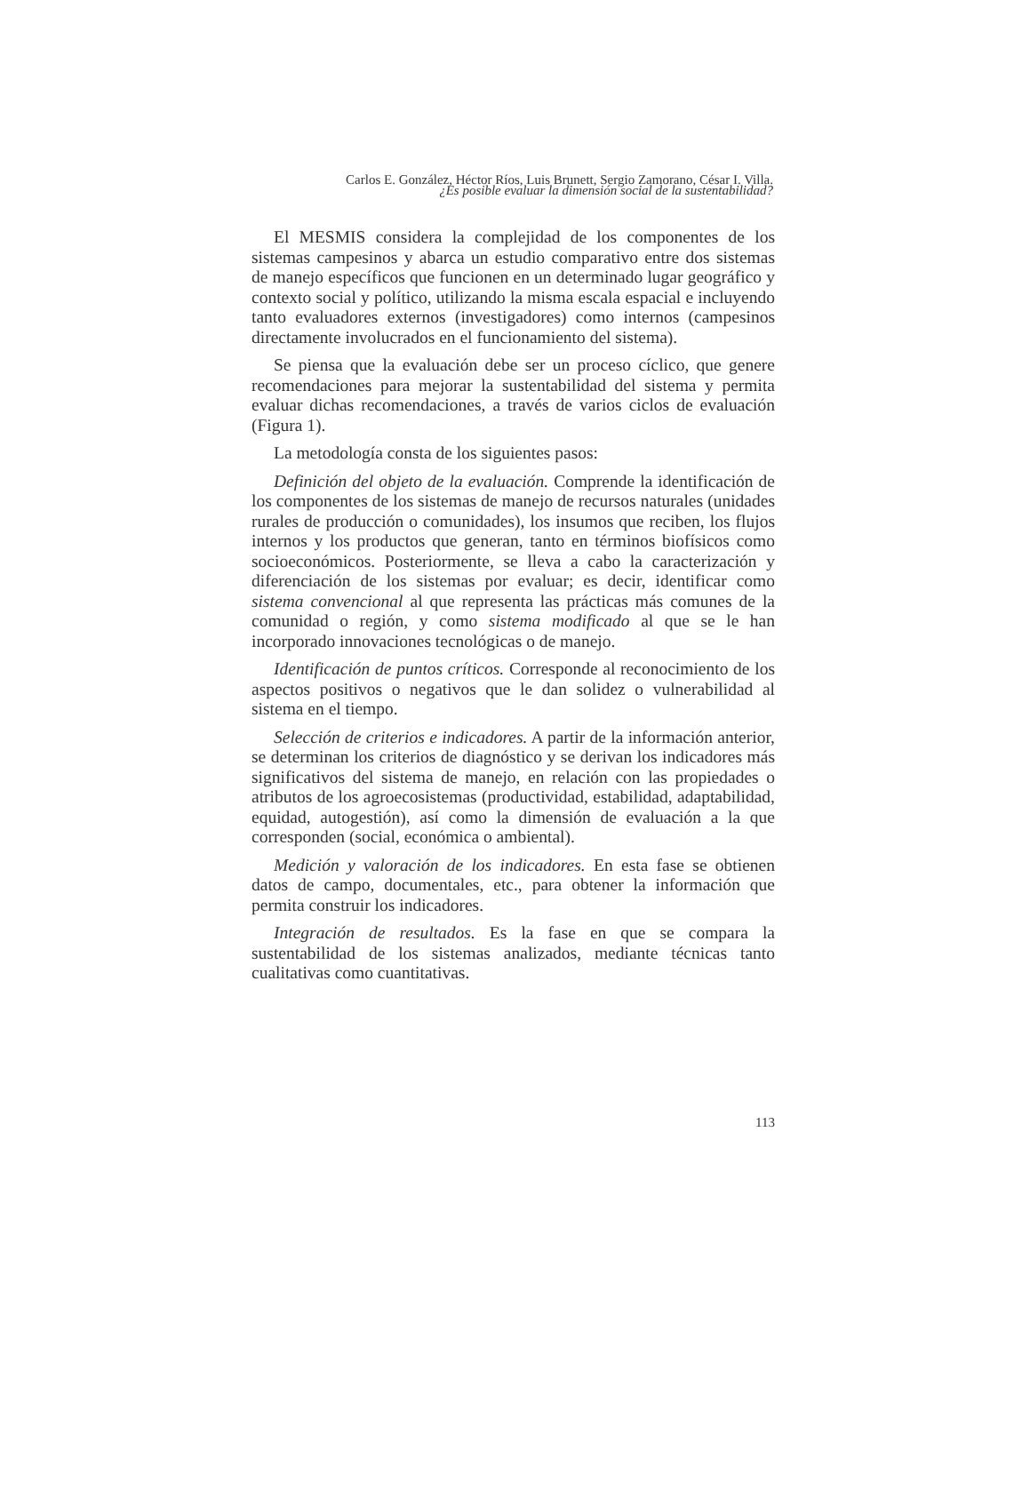Carlos E. González, Héctor Ríos, Luis Brunett, Sergio Zamorano, César I. Villa.
¿Es posible evaluar la dimensión social de la sustentabilidad?
El MESMIS considera la complejidad de los componentes de los sistemas campesinos y abarca un estudio comparativo entre dos sistemas de manejo específicos que funcionen en un determinado lugar geográfico y contexto social y político, utilizando la misma escala espacial e incluyendo tanto evaluadores externos (investigadores) como internos (campesinos directamente involucrados en el funcionamiento del sistema).
Se piensa que la evaluación debe ser un proceso cíclico, que genere recomendaciones para mejorar la sustentabilidad del sistema y permita evaluar dichas recomendaciones, a través de varios ciclos de evaluación (Figura 1).
La metodología consta de los siguientes pasos:
Definición del objeto de la evaluación. Comprende la identificación de los componentes de los sistemas de manejo de recursos naturales (unidades rurales de producción o comunidades), los insumos que reciben, los flujos internos y los productos que generan, tanto en términos biofísicos como socioeconómicos. Posteriormente, se lleva a cabo la caracterización y diferenciación de los sistemas por evaluar; es decir, identificar como sistema convencional al que representa las prácticas más comunes de la comunidad o región, y como sistema modificado al que se le han incorporado innovaciones tecnológicas o de manejo.
Identificación de puntos críticos. Corresponde al reconocimiento de los aspectos positivos o negativos que le dan solidez o vulnerabilidad al sistema en el tiempo.
Selección de criterios e indicadores. A partir de la información anterior, se determinan los criterios de diagnóstico y se derivan los indicadores más significativos del sistema de manejo, en relación con las propiedades o atributos de los agroecosistemas (productividad, estabilidad, adaptabilidad, equidad, autogestión), así como la dimensión de evaluación a la que corresponden (social, económica o ambiental).
Medición y valoración de los indicadores. En esta fase se obtienen datos de campo, documentales, etc., para obtener la información que permita construir los indicadores.
Integración de resultados. Es la fase en que se compara la sustentabilidad de los sistemas analizados, mediante técnicas tanto cualitativas como cuantitativas.
113